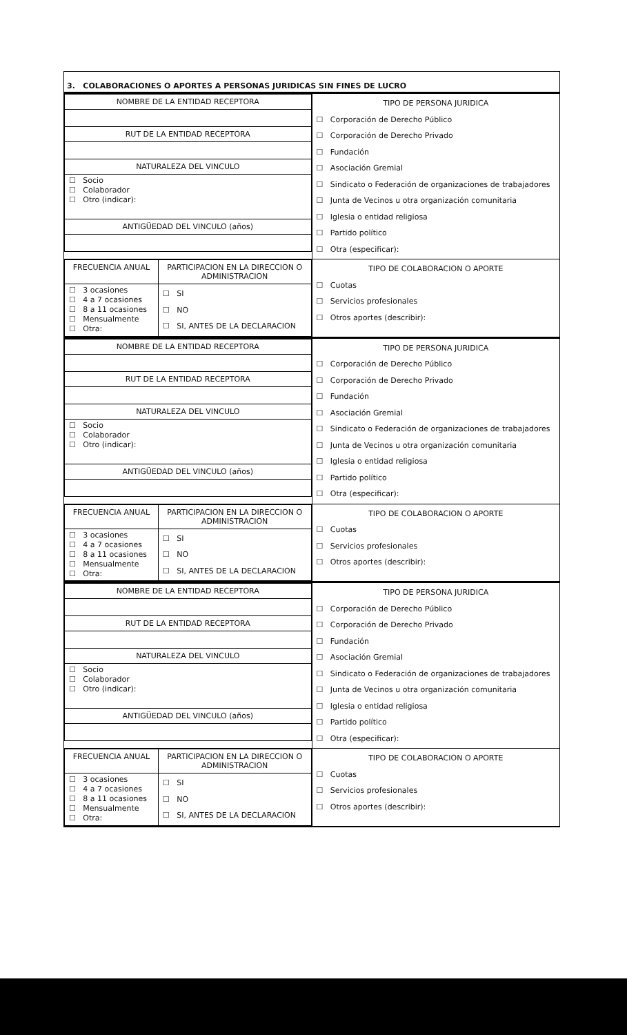3. COLABORACIONES O APORTES A PERSONAS JURIDICAS SIN FINES DE LUCRO
| / NOMBRE DE LA ENTIDAD RECEPTORA / / RUT DE LA ENTIDAD RECEPTORA / / NATURALEZA DEL VINCULO / / ☐ Socio ☐ Colaborador ☐ Otro (indicar): / / ANTIGÜEDAD DEL VINCULO (años) / | TIPO DE PERSONA JURIDICA ☐ Corporación de Derecho Público ☐ Corporación de Derecho Privado ☐ Fundación ☐ Asociación Gremial ☐ Sindicato o Federación de organizaciones de trabajadores ☐ Junta de Vecinos u otra organización comunitaria ☐ Iglesia o entidad religiosa ☐ Partido político ☐ Otra (especificar): |
| / FRECUENCIA ANUAL / PARTICIPACION EN LA DIRECCION O ADMINISTRACION / / ☐ 3 ocasiones ☐ 4 a 7 ocasiones ☐ 8 a 11 ocasiones ☐ Mensualmente ☐ Otra: / ☐ SI ☐ NO ☐ SI, ANTES DE LA DECLARACION / | TIPO DE COLABORACION O APORTE ☐ Cuotas ☐ Servicios profesionales ☐ Otros aportes (describir): |
| / NOMBRE DE LA ENTIDAD RECEPTORA / / RUT DE LA ENTIDAD RECEPTORA / / NATURALEZA DEL VINCULO / / ☐ Socio ☐ Colaborador ☐ Otro (indicar): / / ANTIGÜEDAD DEL VINCULO (años) / | TIPO DE PERSONA JURIDICA ☐ Corporación de Derecho Público ☐ Corporación de Derecho Privado ☐ Fundación ☐ Asociación Gremial ☐ Sindicato o Federación de organizaciones de trabajadores ☐ Junta de Vecinos u otra organización comunitaria ☐ Iglesia o entidad religiosa ☐ Partido político ☐ Otra (especificar): |
| / FRECUENCIA ANUAL / PARTICIPACION EN LA DIRECCION O ADMINISTRACION / / ☐ 3 ocasiones ☐ 4 a 7 ocasiones ☐ 8 a 11 ocasiones ☐ Mensualmente ☐ Otra: / ☐ SI ☐ NO ☐ SI, ANTES DE LA DECLARACION / | TIPO DE COLABORACION O APORTE ☐ Cuotas ☐ Servicios profesionales ☐ Otros aportes (describir): |
| / NOMBRE DE LA ENTIDAD RECEPTORA / / RUT DE LA ENTIDAD RECEPTORA / / NATURALEZA DEL VINCULO / / ☐ Socio ☐ Colaborador ☐ Otro (indicar): / / ANTIGÜEDAD DEL VINCULO (años) / | TIPO DE PERSONA JURIDICA ☐ Corporación de Derecho Público ☐ Corporación de Derecho Privado ☐ Fundación ☐ Asociación Gremial ☐ Sindicato o Federación de organizaciones de trabajadores ☐ Junta de Vecinos u otra organización comunitaria ☐ Iglesia o entidad religiosa ☐ Partido político ☐ Otra (especificar): |
| / FRECUENCIA ANUAL / PARTICIPACION EN LA DIRECCION O ADMINISTRACION / / ☐ 3 ocasiones ☐ 4 a 7 ocasiones ☐ 8 a 11 ocasiones ☐ Mensualmente ☐ Otra: / ☐ SI ☐ NO ☐ SI, ANTES DE LA DECLARACION / | TIPO DE COLABORACION O APORTE ☐ Cuotas ☐ Servicios profesionales ☐ Otros aportes (describir): |